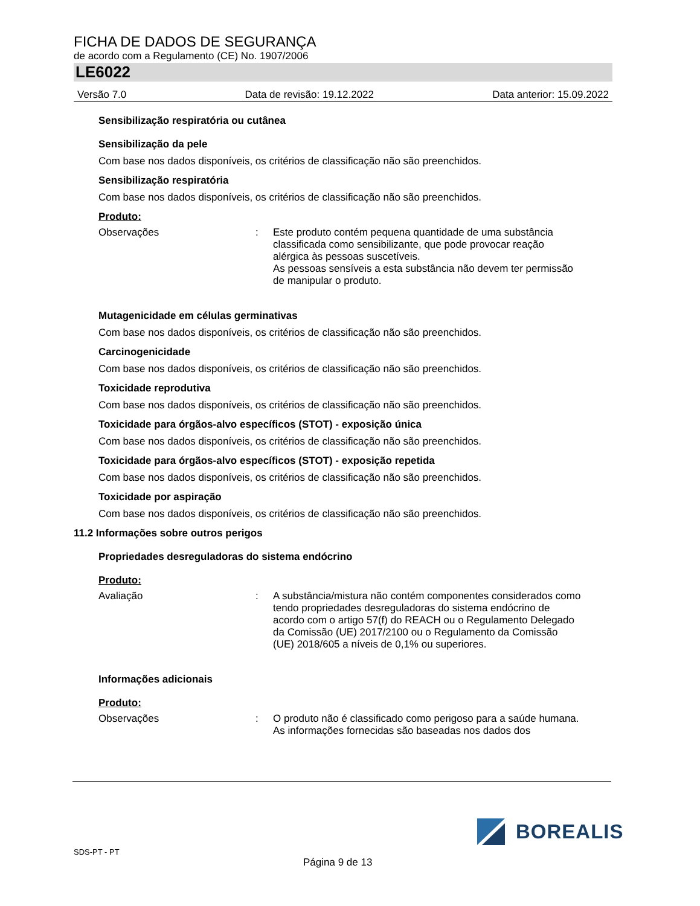FICHA DE DADOS DE SEGURANÇA
de acordo com a Regulamento (CE) No. 1907/2006
LE6022
Versão 7.0 Data de revisão: 19.12.2022 Data anterior: 15.09.2022
Sensibilização respiratória ou cutânea
Sensibilização da pele
Com base nos dados disponíveis, os critérios de classificação não são preenchidos.
Sensibilização respiratória
Com base nos dados disponíveis, os critérios de classificação não são preenchidos.
Produto:
Observações : Este produto contém pequena quantidade de uma substância classificada como sensibilizante, que pode provocar reação alérgica às pessoas suscetíveis.
As pessoas sensíveis a esta substância não devem ter permissão de manipular o produto.
Mutagenicidade em células germinativas
Com base nos dados disponíveis, os critérios de classificação não são preenchidos.
Carcinogenicidade
Com base nos dados disponíveis, os critérios de classificação não são preenchidos.
Toxicidade reprodutiva
Com base nos dados disponíveis, os critérios de classificação não são preenchidos.
Toxicidade para órgãos-alvo específicos (STOT) - exposição única
Com base nos dados disponíveis, os critérios de classificação não são preenchidos.
Toxicidade para órgãos-alvo específicos (STOT) - exposição repetida
Com base nos dados disponíveis, os critérios de classificação não são preenchidos.
Toxicidade por aspiração
Com base nos dados disponíveis, os critérios de classificação não são preenchidos.
11.2 Informações sobre outros perigos
Propriedades desreguladoras do sistema endócrino
Produto:
Avaliação : A substância/mistura não contém componentes considerados como tendo propriedades desreguladoras do sistema endócrino de acordo com o artigo 57(f) do REACH ou o Regulamento Delegado da Comissão (UE) 2017/2100 ou o Regulamento da Comissão (UE) 2018/605 a níveis de 0,1% ou superiores.
Informações adicionais
Produto:
Observações : O produto não é classificado como perigoso para a saúde humana.
As informações fornecidas são baseadas nos dados dos
BOREALIS
SDS-PT - PT
Página 9 de 13